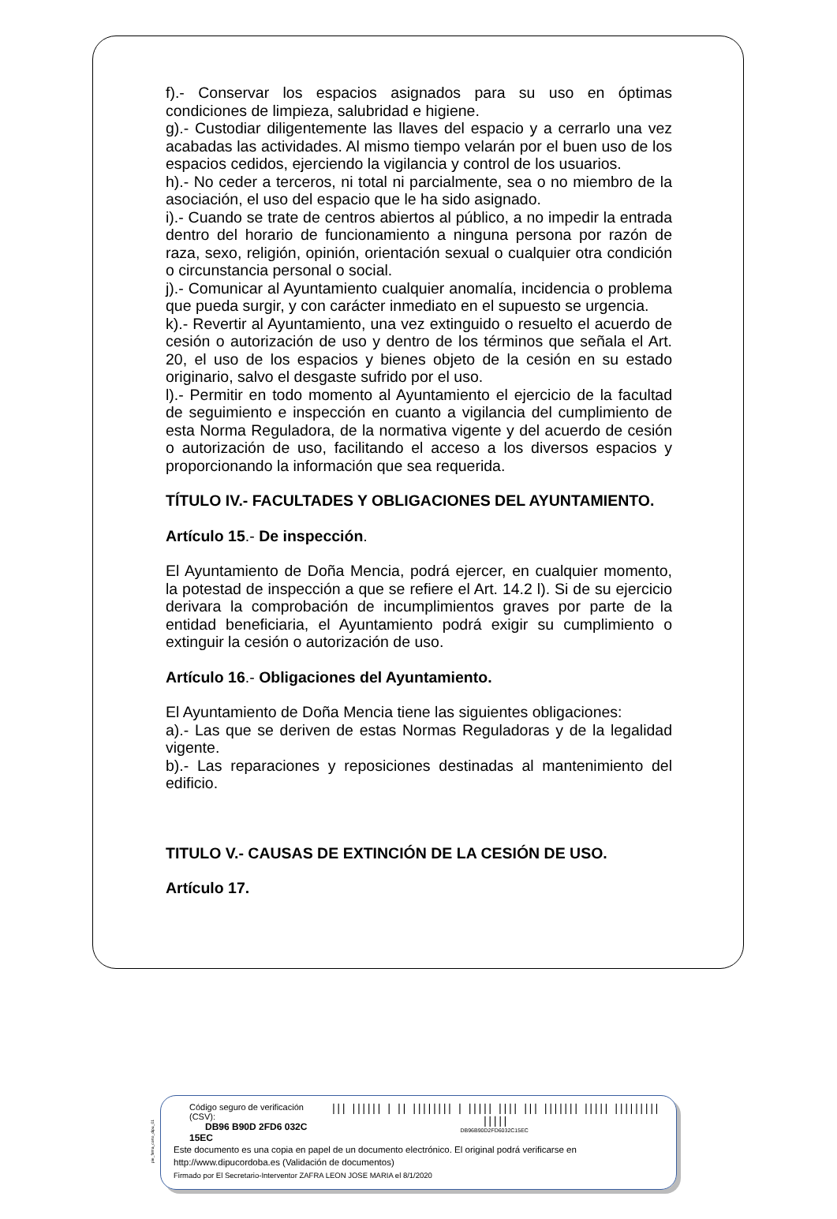f).- Conservar los espacios asignados para su uso en óptimas condiciones de limpieza, salubridad e higiene.
g).- Custodiar diligentemente las llaves del espacio y a cerrarlo una vez acabadas las actividades. Al mismo tiempo velarán por el buen uso de los espacios cedidos, ejerciendo la vigilancia y control de los usuarios.
h).- No ceder a terceros, ni total ni parcialmente, sea o no miembro de la asociación, el uso del espacio que le ha sido asignado.
i).- Cuando se trate de centros abiertos al público, a no impedir la entrada dentro del horario de funcionamiento a ninguna persona por razón de raza, sexo, religión, opinión, orientación sexual o cualquier otra condición o circunstancia personal o social.
j).- Comunicar al Ayuntamiento cualquier anomalía, incidencia o problema que pueda surgir, y con carácter inmediato en el supuesto se urgencia.
k).- Revertir al Ayuntamiento, una vez extinguido o resuelto el acuerdo de cesión o autorización de uso y dentro de los términos que señala el Art. 20, el uso de los espacios y bienes objeto de la cesión en su estado originario, salvo el desgaste sufrido por el uso.
l).- Permitir en todo momento al Ayuntamiento el ejercicio de la facultad de seguimiento e inspección en cuanto a vigilancia del cumplimiento de esta Norma Reguladora, de la normativa vigente y del acuerdo de cesión o autorización de uso, facilitando el acceso a los diversos espacios y proporcionando la información que sea requerida.
TÍTULO IV.- FACULTADES Y OBLIGACIONES DEL AYUNTAMIENTO.
Artículo 15.- De inspección.
El Ayuntamiento de Doña Mencia, podrá ejercer, en cualquier momento, la potestad de inspección a que se refiere el Art. 14.2 l). Si de su ejercicio derivara la comprobación de incumplimientos graves por parte de la entidad beneficiaria, el Ayuntamiento podrá exigir su cumplimiento o extinguir la cesión o autorización de uso.
Artículo 16.- Obligaciones del Ayuntamiento.
El Ayuntamiento de Doña Mencia tiene las siguientes obligaciones:
a).- Las que se deriven de estas Normas Reguladoras y de la legalidad vigente.
b).- Las reparaciones y reposiciones destinadas al mantenimiento del edificio.
TITULO V.- CAUSAS DE EXTINCIÓN DE LA CESIÓN DE USO.
Artículo 17.
pie_firma_corto_dipu_01
Código seguro de verificación (CSV):
DB96 B90D 2FD6 032C 15EC
||| |||||| | || |||||||| | ||||| |||| ||| ||||||| ||||| ||||||||| |||||
DB96B90D2FD6032C15EC
Este documento es una copia en papel de un documento electrónico. El original podrá verificarse en
http://www.dipucordoba.es (Validación de documentos)
Firmado por El Secretario-Interventor ZAFRA LEON JOSE MARIA el 8/1/2020